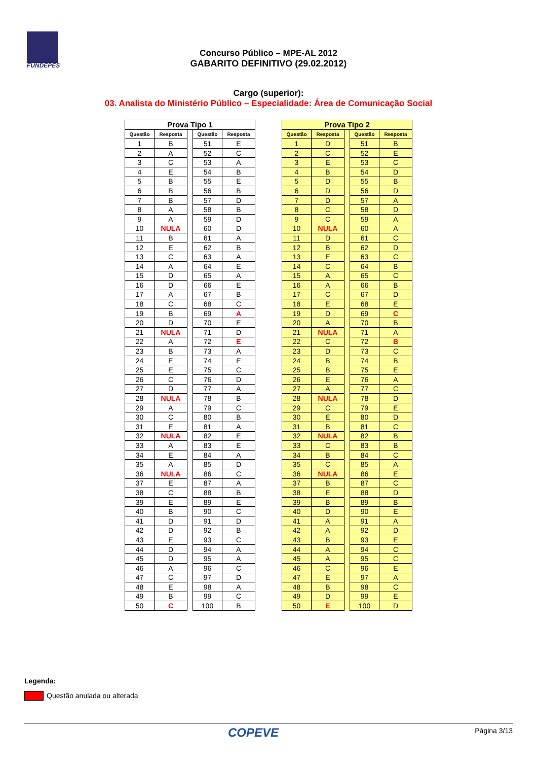FUNDEPES
Concurso Público – MPE-AL 2012
GABARITO DEFINITIVO (29.02.2012)
Cargo (superior):
03. Analista do Ministério Público – Especialidade: Área de Comunicação Social
| Prova Tipo 1 | | | | |
| --- | --- | --- | --- | --- |
| Questão | Resposta | | Questão | Resposta |
| 1 | B | | 51 | E |
| 2 | A | | 52 | C |
| 3 | C | | 53 | A |
| 4 | E | | 54 | B |
| 5 | B | | 55 | E |
| 6 | B | | 56 | B |
| 7 | B | | 57 | D |
| 8 | A | | 58 | B |
| 9 | A | | 59 | D |
| 10 | NULA | | 60 | D |
| 11 | B | | 61 | A |
| 12 | E | | 62 | B |
| 13 | C | | 63 | A |
| 14 | A | | 64 | E |
| 15 | D | | 65 | A |
| 16 | D | | 66 | E |
| 17 | A | | 67 | B |
| 18 | C | | 68 | C |
| 19 | B | | 69 | A |
| 20 | D | | 70 | E |
| 21 | NULA | | 71 | D |
| 22 | A | | 72 | E |
| 23 | B | | 73 | A |
| 24 | E | | 74 | E |
| 25 | E | | 75 | C |
| 26 | C | | 76 | D |
| 27 | D | | 77 | A |
| 28 | NULA | | 78 | B |
| 29 | A | | 79 | C |
| 30 | C | | 80 | B |
| 31 | E | | 81 | A |
| 32 | NULA | | 82 | E |
| 33 | A | | 83 | E |
| 34 | E | | 84 | A |
| 35 | A | | 85 | D |
| 36 | NULA | | 86 | C |
| 37 | E | | 87 | A |
| 38 | C | | 88 | B |
| 39 | E | | 89 | E |
| 40 | B | | 90 | C |
| 41 | D | | 91 | D |
| 42 | D | | 92 | B |
| 43 | E | | 93 | C |
| 44 | D | | 94 | A |
| 45 | D | | 95 | A |
| 46 | A | | 96 | C |
| 47 | C | | 97 | D |
| 48 | E | | 98 | A |
| 49 | B | | 99 | C |
| 50 | C | | 100 | B |
| Prova Tipo 2 | | | | |
| --- | --- | --- | --- | --- |
| Questão | Resposta | | Questão | Resposta |
| 1 | D | | 51 | B |
| 2 | C | | 52 | E |
| 3 | E | | 53 | C |
| 4 | B | | 54 | D |
| 5 | D | | 55 | B |
| 6 | D | | 56 | D |
| 7 | D | | 57 | A |
| 8 | C | | 58 | D |
| 9 | C | | 59 | A |
| 10 | NULA | | 60 | A |
| 11 | D | | 61 | C |
| 12 | B | | 62 | D |
| 13 | E | | 63 | C |
| 14 | C | | 64 | B |
| 15 | A | | 65 | C |
| 16 | A | | 66 | B |
| 17 | C | | 67 | D |
| 18 | E | | 68 | E |
| 19 | D | | 69 | C |
| 20 | A | | 70 | B |
| 21 | NULA | | 71 | A |
| 22 | C | | 72 | B |
| 23 | D | | 73 | C |
| 24 | B | | 74 | B |
| 25 | B | | 75 | E |
| 26 | E | | 76 | A |
| 27 | A | | 77 | C |
| 28 | NULA | | 78 | D |
| 29 | C | | 79 | E |
| 30 | E | | 80 | D |
| 31 | B | | 81 | C |
| 32 | NULA | | 82 | B |
| 33 | C | | 83 | B |
| 34 | B | | 84 | C |
| 35 | C | | 85 | A |
| 36 | NULA | | 86 | E |
| 37 | B | | 87 | C |
| 38 | E | | 88 | D |
| 39 | B | | 89 | B |
| 40 | D | | 90 | E |
| 41 | A | | 91 | A |
| 42 | A | | 92 | D |
| 43 | B | | 93 | E |
| 44 | A | | 94 | C |
| 45 | A | | 95 | C |
| 46 | C | | 96 | E |
| 47 | E | | 97 | A |
| 48 | B | | 98 | C |
| 49 | D | | 99 | E |
| 50 | E | | 100 | D |
Legenda:
Questão anulada ou alterada
COPEVE Página 3/13